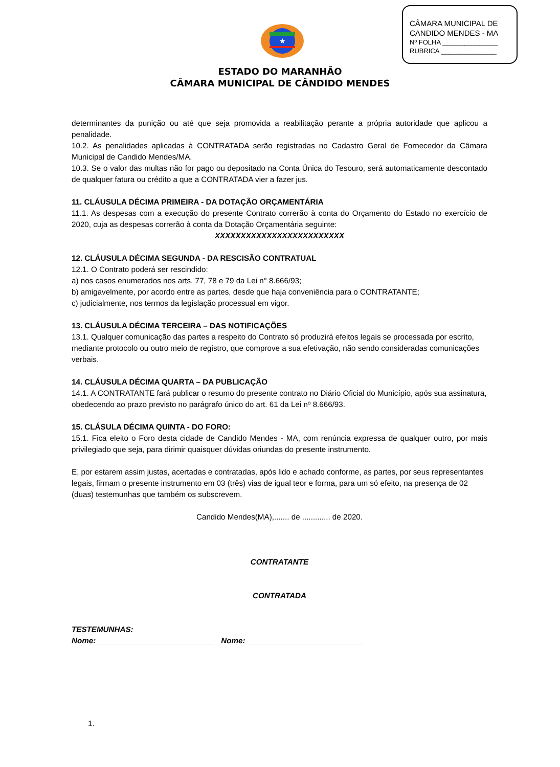CÂMARA MUNICIPAL DE
CANDIDO MENDES - MA
Nº FOLHA _______________
RUBRICA _______________
★
ESTADO DO MARANHÃO
CÂMARA MUNICIPAL DE CÂNDIDO MENDES
determinantes da punição ou até que seja promovida a reabilitação perante a própria autoridade que aplicou a penalidade.
10.2. As penalidades aplicadas à CONTRATADA serão registradas no Cadastro Geral de Fornecedor da Câmara Municipal de Candido Mendes/MA.
10.3. Se o valor das multas não for pago ou depositado na Conta Única do Tesouro, será automaticamente descontado de qualquer fatura ou crédito a que a CONTRATADA vier a fazer jus.
11. CLÁUSULA DÉCIMA PRIMEIRA - DA DOTAÇÃO ORÇAMENTÁRIA
11.1. As despesas com a execução do presente Contrato correrão à conta do Orçamento do Estado no exercício de 2020, cuja as despesas correrão à conta da Dotação Orçamentária seguinte:
XXXXXXXXXXXXXXXXXXXXXXXXX
12. CLÁUSULA DÉCIMA SEGUNDA - DA RESCISÃO CONTRATUAL
12.1. O Contrato poderá ser rescindido:
a) nos casos enumerados nos arts. 77, 78 e 79 da Lei n° 8.666/93;
b) amigavelmente, por acordo entre as partes, desde que haja conveniência para o CONTRATANTE;
c) judicialmente, nos termos da legislação processual em vigor.
13. CLÁUSULA DÉCIMA TERCEIRA – DAS NOTIFICAÇÕES
13.1. Qualquer comunicação das partes a respeito do Contrato só produzirá efeitos legais se processada por escrito, mediante protocolo ou outro meio de registro, que comprove a sua efetivação, não sendo consideradas comunicações verbais.
14. CLÁUSULA DÉCIMA QUARTA – DA PUBLICAÇÃO
14.1. A CONTRATANTE fará publicar o resumo do presente contrato no Diário Oficial do Município, após sua assinatura, obedecendo ao prazo previsto no parágrafo único do art. 61 da Lei nº 8.666/93.
15. CLÁSULA DÉCIMA QUINTA - DO FORO:
15.1. Fica eleito o Foro desta cidade de Candido Mendes - MA, com renúncia expressa de qualquer outro, por mais privilegiado que seja, para dirimir quaisquer dúvidas oriundas do presente instrumento.
E, por estarem assim justas, acertadas e contratadas, após lido e achado conforme, as partes, por seus representantes legais, firmam o presente instrumento em 03 (três) vias de igual teor e forma, para um só efeito, na presença de 02 (duas) testemunhas que também os subscrevem.
Candido Mendes(MA),....... de ............. de 2020.
CONTRATANTE
CONTRATADA
TESTEMUNHAS:
Nome: ___________________________ Nome: ___________________________
1.